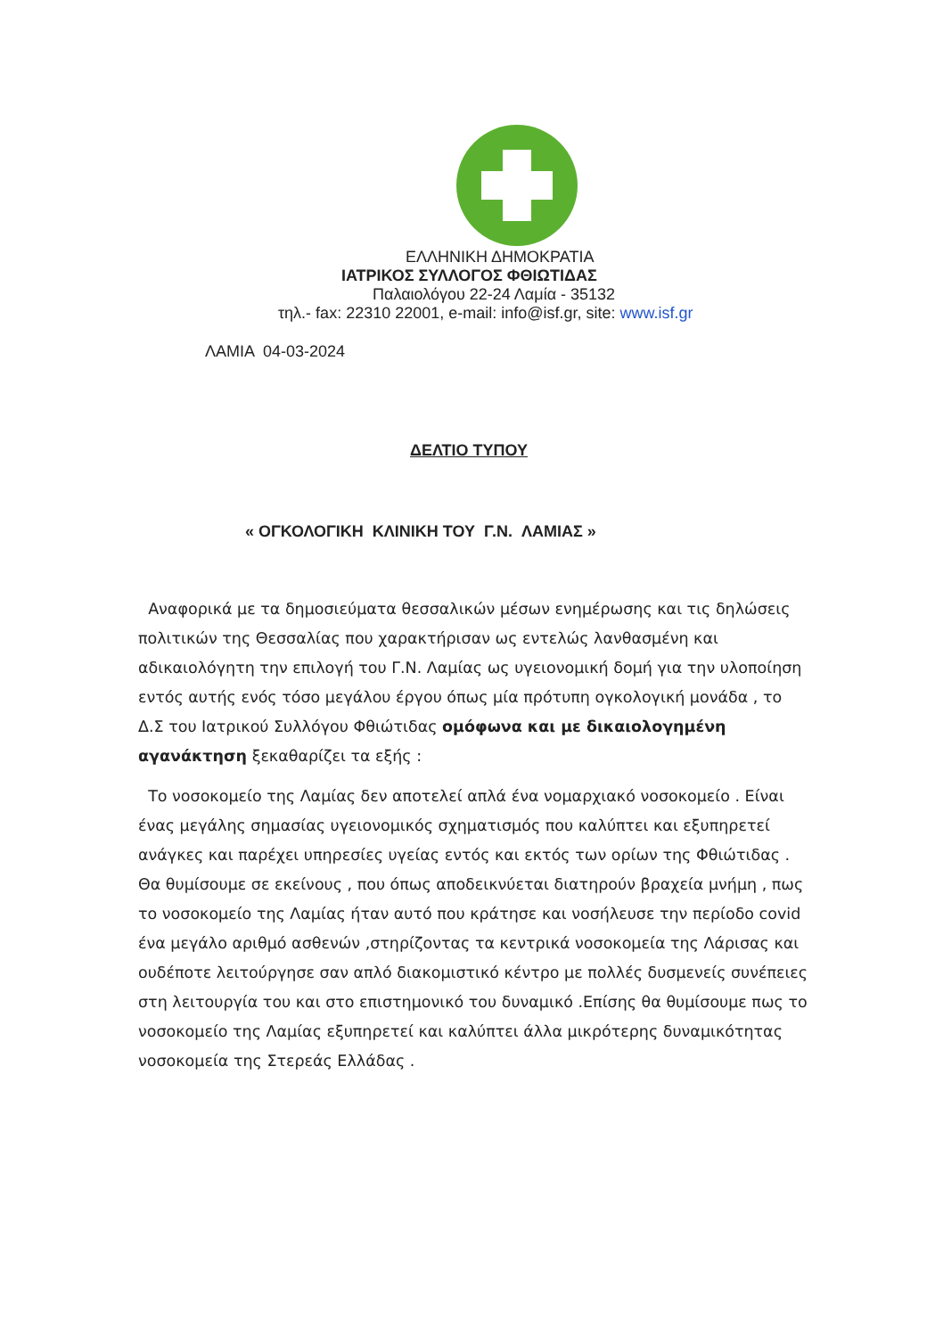ΕΛΛΗΝΙΚΗ ΔΗΜΟΚΡΑΤΙΑ
ΙΑΤΡΙΚΟΣ ΣΥΛΛΟΓΟΣ ΦΘΙΩΤΙΔΑΣ
Παλαιολόγου 22-24 Λαμία - 35132
τηλ.- fax: 22310 22001, e-mail: info@isf.gr, site: www.isf.gr
ΛΑΜΙΑ 04-03-2024
ΔΕΛΤΙΟ ΤΥΠΟΥ
« ΟΓΚΟΛΟΓΙΚΗ ΚΛΙΝΙΚΗ ΤΟΥ Γ.Ν. ΛΑΜΙΑΣ »
Αναφορικά με τα δημοσιεύματα θεσσαλικών μέσων ενημέρωσης και τις δηλώσεις πολιτικών της Θεσσαλίας που χαρακτήρισαν ως εντελώς λανθασμένη και αδικαιολόγητη την επιλογή του Γ.Ν. Λαμίας ως υγειονομική δομή για την υλοποίηση εντός αυτής ενός τόσο μεγάλου έργου όπως μία πρότυπη ογκολογική μονάδα , το Δ.Σ του Ιατρικού Συλλόγου Φθιώτιδας ομόφωνα και με δικαιολογημένη αγανάκτηση ξεκαθαρίζει τα εξής :
Το νοσοκομείο της Λαμίας δεν αποτελεί απλά ένα νομαρχιακό νοσοκομείο . Είναι ένας μεγάλης σημασίας υγειονομικός σχηματισμός που καλύπτει και εξυπηρετεί ανάγκες και παρέχει υπηρεσίες υγείας εντός και εκτός των ορίων της Φθιώτιδας . Θα θυμίσουμε σε εκείνους , που όπως αποδεικνύεται διατηρούν βραχεία μνήμη , πως το νοσοκομείο της Λαμίας ήταν αυτό που κράτησε και νοσήλευσε την περίοδο covid ένα μεγάλο αριθμό ασθενών ,στηρίζοντας τα κεντρικά νοσοκομεία της Λάρισας και ουδέποτε λειτούργησε σαν απλό διακομιστικό κέντρο με πολλές δυσμενείς συνέπειες στη λειτουργία του και στο επιστημονικό του δυναμικό .Επίσης θα θυμίσουμε πως το νοσοκομείο της Λαμίας εξυπηρετεί και καλύπτει άλλα μικρότερης δυναμικότητας νοσοκομεία της Στερεάς Ελλάδας .